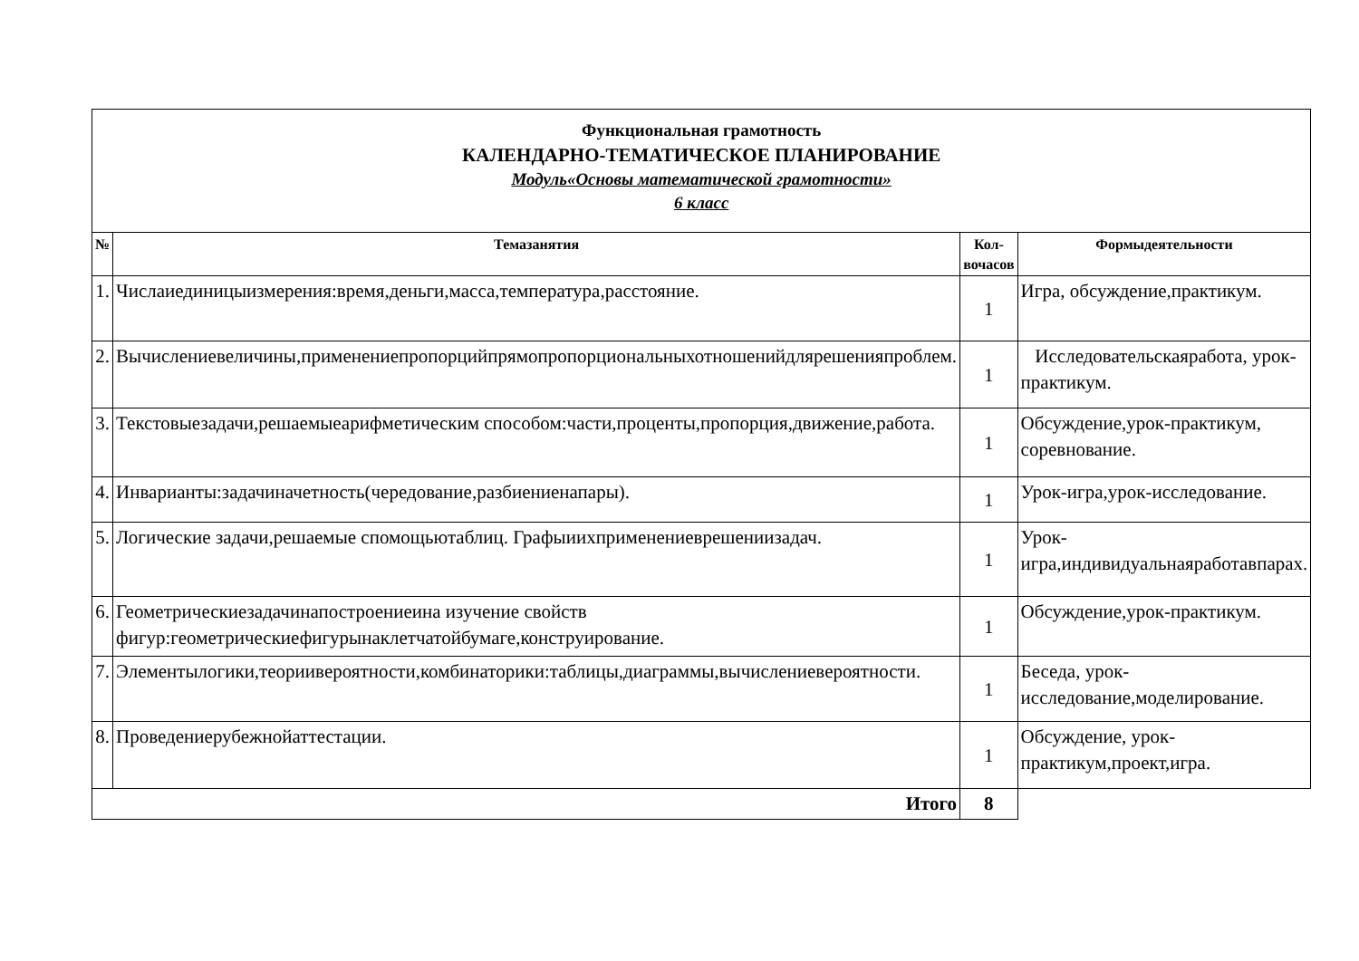| Функциональная грамотность КАЛЕНДАРНО-ТЕМАТИЧЕСКОЕ ПЛАНИРОВАНИЕ Модуль«Основы математической грамотности» 6 класс | | | |
| № | Темазанятия | Кол-вочасов | Формыдеятельности |
| 1. | Числаиединицыизмерения:время,деньги,масса,температура,расстояние. | 1 | Игра, обсуждение,практикум. |
| 2. | Вычислениевеличины,применениепропорцийпрямопропорциональныхотношенийдлярешенияпроблем. | 1 | Исследовательскаяработа, урок-практикум. |
| 3. | Текстовыезадачи,решаемыеарифметическим способом:части,проценты,пропорция,движение,работа. | 1 | Обсуждение,урок-практикум, соревнование. |
| 4. | Инварианты:задачиначетность(чередование,разбиениенапары). | 1 | Урок-игра,урок-исследование. |
| 5. | Логические задачи,решаемые спомощьютаблиц. Графыиихприменениеврешениизадач. | 1 | Урок-игра,индивидуальнаяработавпарах. |
| 6. | Геометрическиезадачинапостроениеина изучение свойств фигур:геометрическиефигурынаклетчатойбумаге,конструирование. | 1 | Обсуждение,урок-практикум. |
| 7. | Элементылогики,теориивероятности,комбинаторики:таблицы,диаграммы,вычислениевероятности. | 1 | Беседа, урок-исследование,моделирование. |
| 8. | Проведениерубежнойаттестации. | 1 | Обсуждение, урок-практикум,проект,игра. |
| Итого | | 8 | |